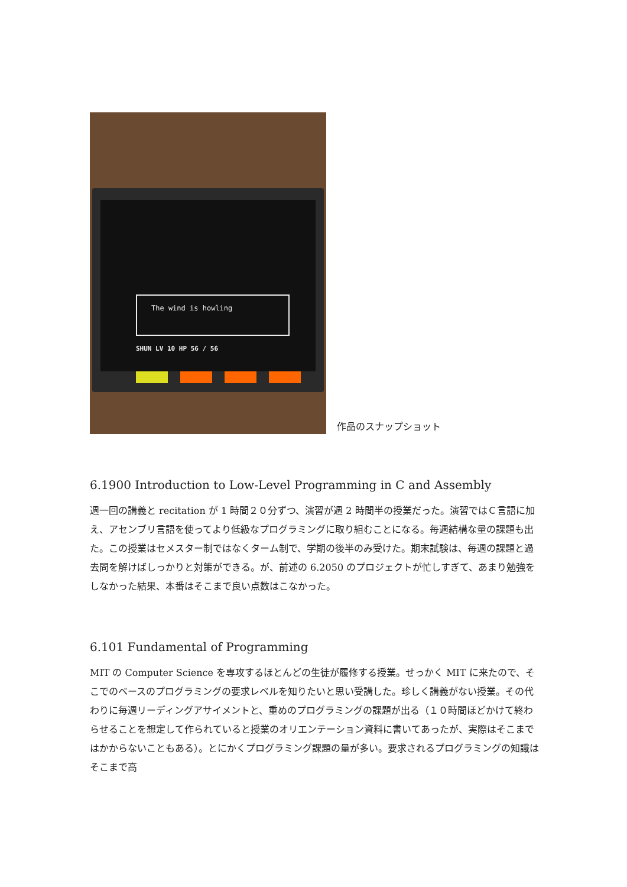The wind is howling
SHUN LV 10 HP 56 / 56
作品のスナップショット
6.1900 Introduction to Low-Level Programming in C and Assembly
週一回の講義と recitation が 1 時間２０分ずつ、演習が週 2 時間半の授業だった。演習ではＣ言語に加え、アセンブリ言語を使ってより低級なプログラミングに取り組むことになる。毎週結構な量の課題も出た。この授業はセメスター制ではなくターム制で、学期の後半のみ受けた。期末試験は、毎週の課題と過去問を解けばしっかりと対策ができる。が、前述の 6.2050 のプロジェクトが忙しすぎて、あまり勉強をしなかった結果、本番はそこまで良い点数はこなかった。
6.101 Fundamental of Programming
MIT の Computer Science を専攻するほとんどの生徒が履修する授業。せっかく MIT に来たので、そこでのベースのプログラミングの要求レベルを知りたいと思い受講した。珍しく講義がない授業。その代わりに毎週リーディングアサイメントと、重めのプログラミングの課題が出る（１０時間ほどかけて終わらせることを想定して作られていると授業のオリエンテーション資料に書いてあったが、実際はそこまではかからないこともある）。とにかくプログラミング課題の量が多い。要求されるプログラミングの知識はそこまで高